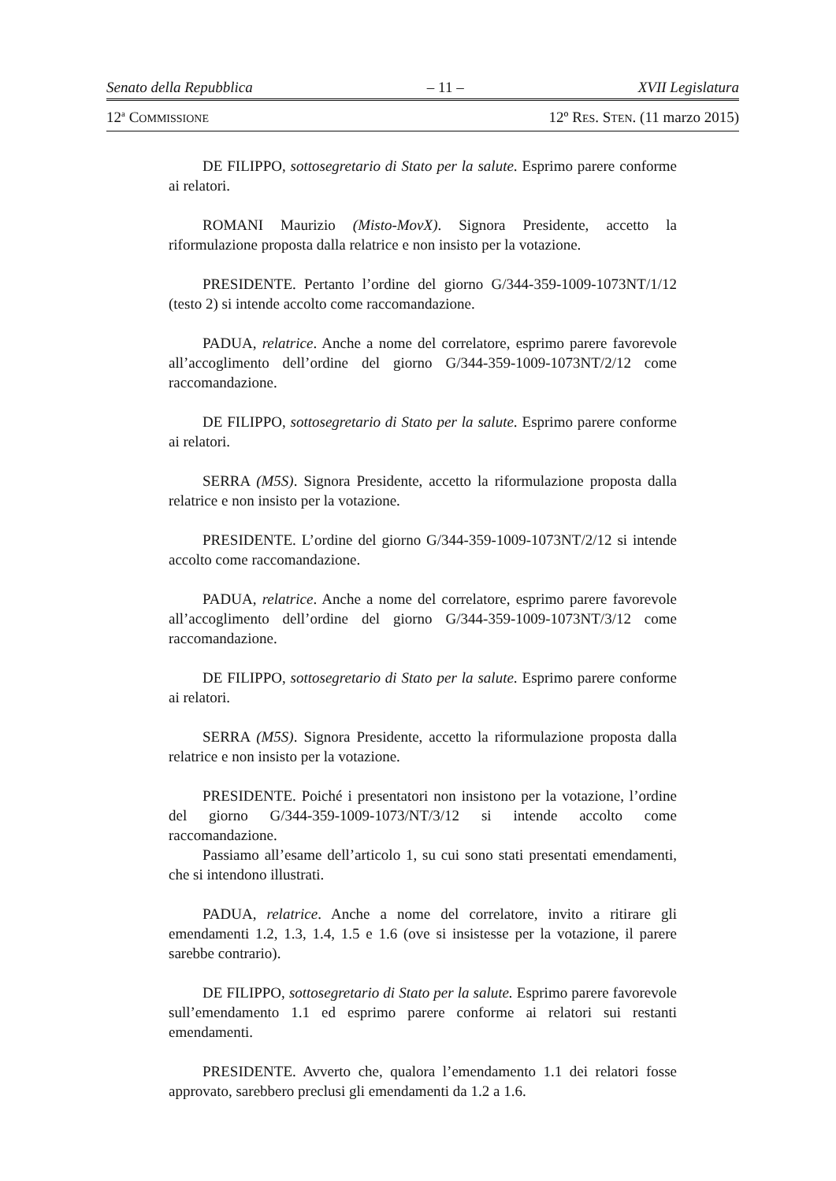Senato della Repubblica – 11 – XVII Legislatura
12<sup>a</sup> COMMISSIONE 12º RES. STEN. (11 marzo 2015)
DE FILIPPO, sottosegretario di Stato per la salute. Esprimo parere conforme ai relatori.
ROMANI Maurizio (Misto-MovX). Signora Presidente, accetto la riformulazione proposta dalla relatrice e non insisto per la votazione.
PRESIDENTE. Pertanto l’ordine del giorno G/344-359-1009-1073NT/1/12 (testo 2) si intende accolto come raccomandazione.
PADUA, relatrice. Anche a nome del correlatore, esprimo parere favorevole all’accoglimento dell’ordine del giorno G/344-359-1009-1073NT/2/12 come raccomandazione.
DE FILIPPO, sottosegretario di Stato per la salute. Esprimo parere conforme ai relatori.
SERRA (M5S). Signora Presidente, accetto la riformulazione proposta dalla relatrice e non insisto per la votazione.
PRESIDENTE. L’ordine del giorno G/344-359-1009-1073NT/2/12 si intende accolto come raccomandazione.
PADUA, relatrice. Anche a nome del correlatore, esprimo parere favorevole all’accoglimento dell’ordine del giorno G/344-359-1009-1073NT/3/12 come raccomandazione.
DE FILIPPO, sottosegretario di Stato per la salute. Esprimo parere conforme ai relatori.
SERRA (M5S). Signora Presidente, accetto la riformulazione proposta dalla relatrice e non insisto per la votazione.
PRESIDENTE. Poiché i presentatori non insistono per la votazione, l’ordine del giorno G/344-359-1009-1073/NT/3/12 si intende accolto come raccomandazione.
Passiamo all’esame dell’articolo 1, su cui sono stati presentati emendamenti, che si intendono illustrati.
PADUA, relatrice. Anche a nome del correlatore, invito a ritirare gli emendamenti 1.2, 1.3, 1.4, 1.5 e 1.6 (ove si insistesse per la votazione, il parere sarebbe contrario).
DE FILIPPO, sottosegretario di Stato per la salute. Esprimo parere favorevole sull’emendamento 1.1 ed esprimo parere conforme ai relatori sui restanti emendamenti.
PRESIDENTE. Avverto che, qualora l’emendamento 1.1 dei relatori fosse approvato, sarebbero preclusi gli emendamenti da 1.2 a 1.6.